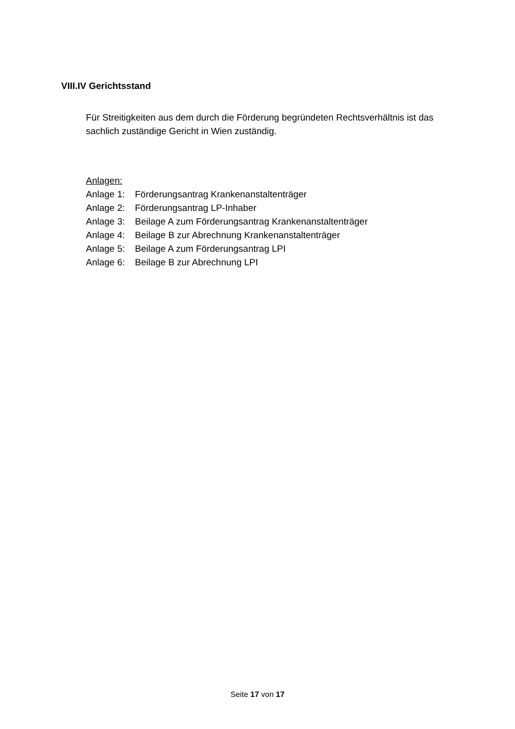VIII.IV Gerichtsstand
Für Streitigkeiten aus dem durch die Förderung begründeten Rechtsverhältnis ist das sachlich zuständige Gericht in Wien zuständig.
Anlagen:
Anlage 1: Förderungsantrag Krankenanstaltenträger
Anlage 2: Förderungsantrag LP-Inhaber
Anlage 3: Beilage A zum Förderungsantrag Krankenanstaltenträger
Anlage 4: Beilage B zur Abrechnung Krankenanstaltenträger
Anlage 5: Beilage A zum Förderungsantrag LPI
Anlage 6: Beilage B zur Abrechnung LPI
Seite 17 von 17